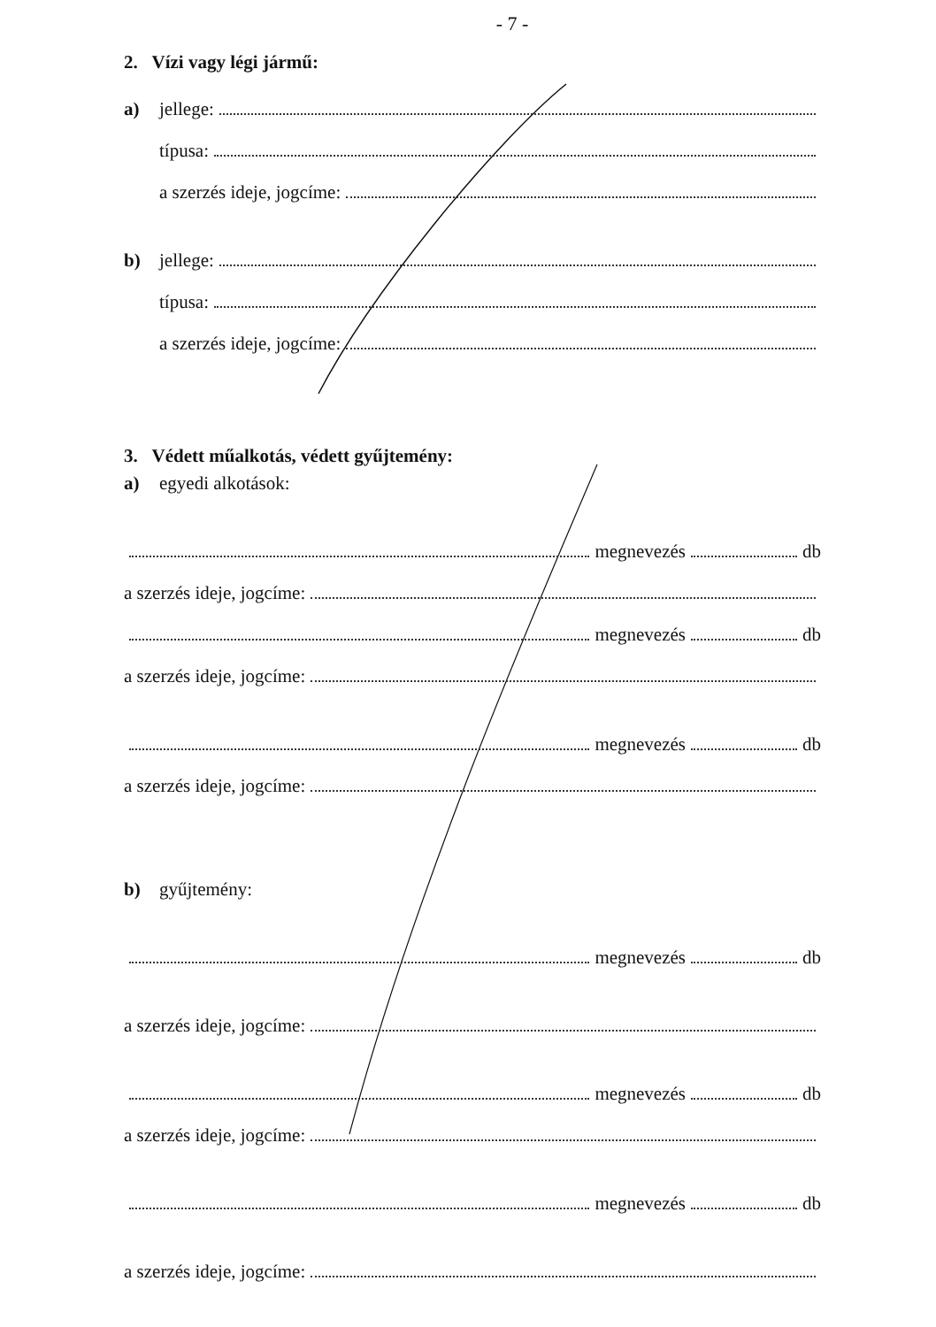- 7 -
2. Vízi vagy légi jármű:
a) jellege:
típusa:
a szerzés ideje, jogcíme:
b) jellege:
típusa:
a szerzés ideje, jogcíme:
3. Védett műalkotás, védett gyűjtemény:
a) egyedi alkotások:
megnevezés db
a szerzés ideje, jogcíme:
megnevezés db
a szerzés ideje, jogcíme:
megnevezés db
a szerzés ideje, jogcíme:
b) gyűjtemény:
megnevezés db
a szerzés ideje, jogcíme:
megnevezés db
a szerzés ideje, jogcíme:
megnevezés db
a szerzés ideje, jogcíme: